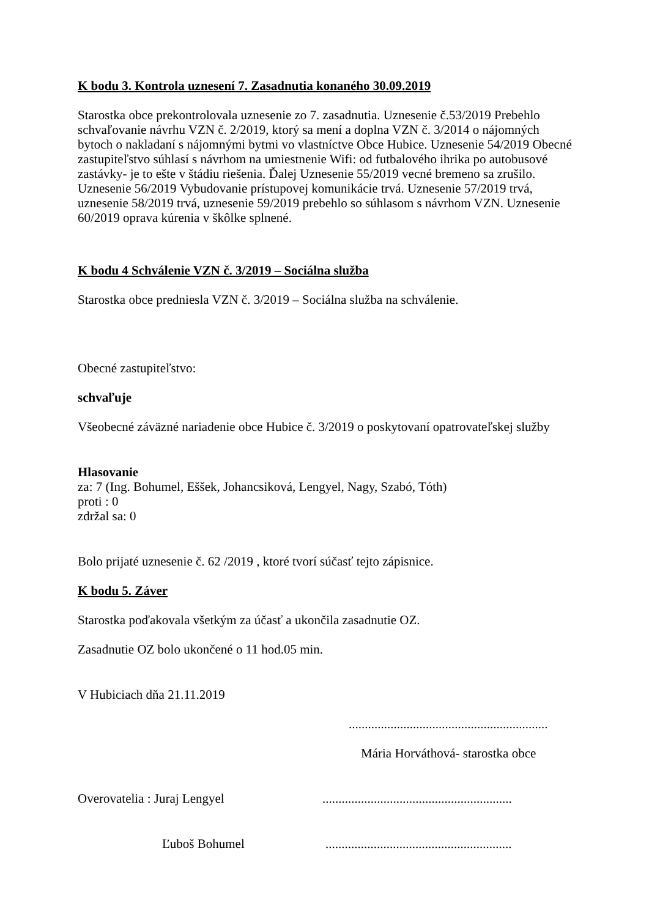K bodu 3. Kontrola uznesení 7. Zasadnutia konaného 30.09.2019
Starostka obce prekontrolovala uznesenie zo 7. zasadnutia. Uznesenie č.53/2019 Prebehlo schvaľovanie návrhu VZN č. 2/2019, ktorý sa mení a doplna VZN č. 3/2014 o nájomných bytoch o nakladaní s nájomnými bytmi vo vlastníctve Obce Hubice. Uznesenie 54/2019 Obecné zastupiteľstvo súhlasí s návrhom na umiestnenie Wifi: od futbalového ihrika po autobusové zastávky- je to ešte v štádiu riešenia. Ďalej Uznesenie 55/2019 vecné bremeno sa zrušilo. Uznesenie 56/2019 Vybudovanie prístupovej komunikácie trvá. Uznesenie 57/2019 trvá, uznesenie 58/2019 trvá, uznesenie 59/2019 prebehlo so súhlasom s návrhom VZN. Uznesenie 60/2019 oprava kúrenia v škôlke splnené.
K bodu 4 Schválenie VZN č. 3/2019 – Sociálna služba
Starostka obce predniesla VZN č. 3/2019 – Sociálna služba na schválenie.
Obecné zastupiteľstvo:
schvaľuje
Všeobecné záväzné nariadenie obce Hubice č. 3/2019 o poskytovaní opatrovateľskej služby
Hlasovanie
za: 7 (Ing. Bohumel, Eššek, Johancsiková, Lengyel, Nagy, Szabó, Tóth)
proti : 0
zdržal sa: 0
Bolo prijaté uznesenie č. 62 /2019 , ktoré tvorí súčasť tejto zápisnice.
K bodu 5. Záver
Starostka poďakovala všetkým za účasť a ukončila zasadnutie OZ.
Zasadnutie OZ bolo ukončené o 11 hod.05 min.
V Hubiciach dňa 21.11.2019
..............................................................
Mária Horváthová- starostka obce
Overovatelia : Juraj Lengyel...........................................................
Ľuboš Bohumel..........................................................